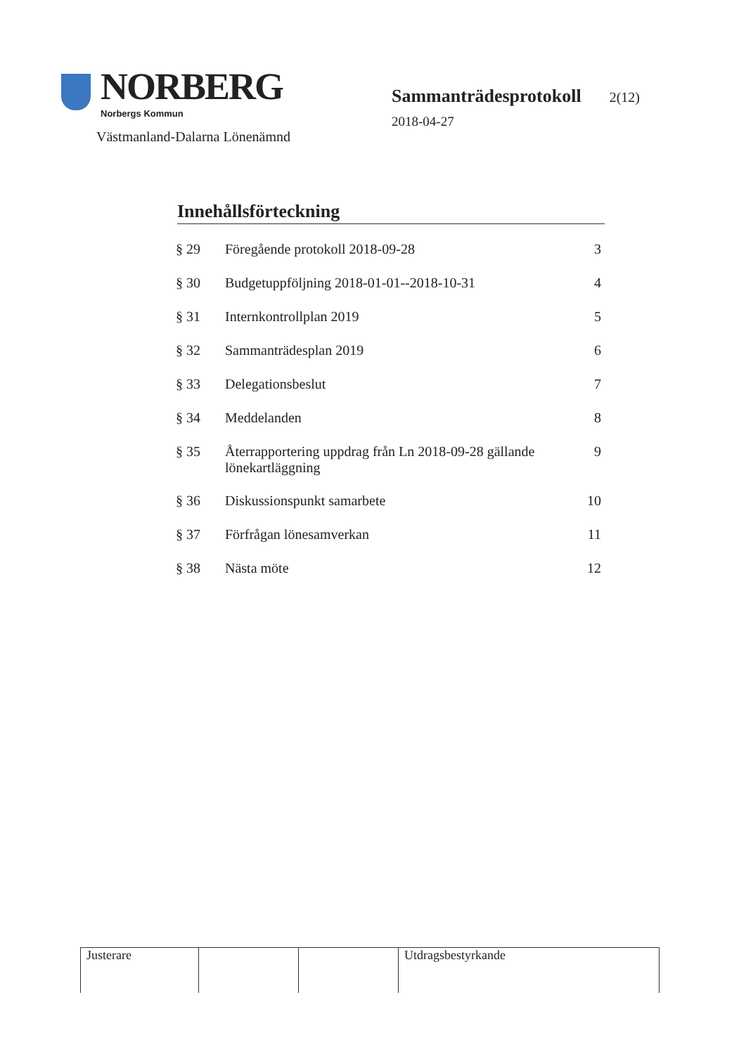NORBERG
Norbergs Kommun
Västmanland-Dalarna Lönenämnd
Sammanträdesprotokoll 2(12)
2018-04-27
Innehållsförteckning
| § 29 | Föregående protokoll 2018-09-28 | 3 |
| § 30 | Budgetuppföljning 2018-01-01--2018-10-31 | 4 |
| § 31 | Internkontrollplan 2019 | 5 |
| § 32 | Sammanträdesplan 2019 | 6 |
| § 33 | Delegationsbeslut | 7 |
| § 34 | Meddelanden | 8 |
| § 35 | Återrapportering uppdrag från Ln 2018-09-28 gällande lönekartläggning | 9 |
| § 36 | Diskussionspunkt samarbete | 10 |
| § 37 | Förfrågan lönesamverkan | 11 |
| § 38 | Nästa möte | 12 |
| Justerare | | | Utdragsbestyrkande |